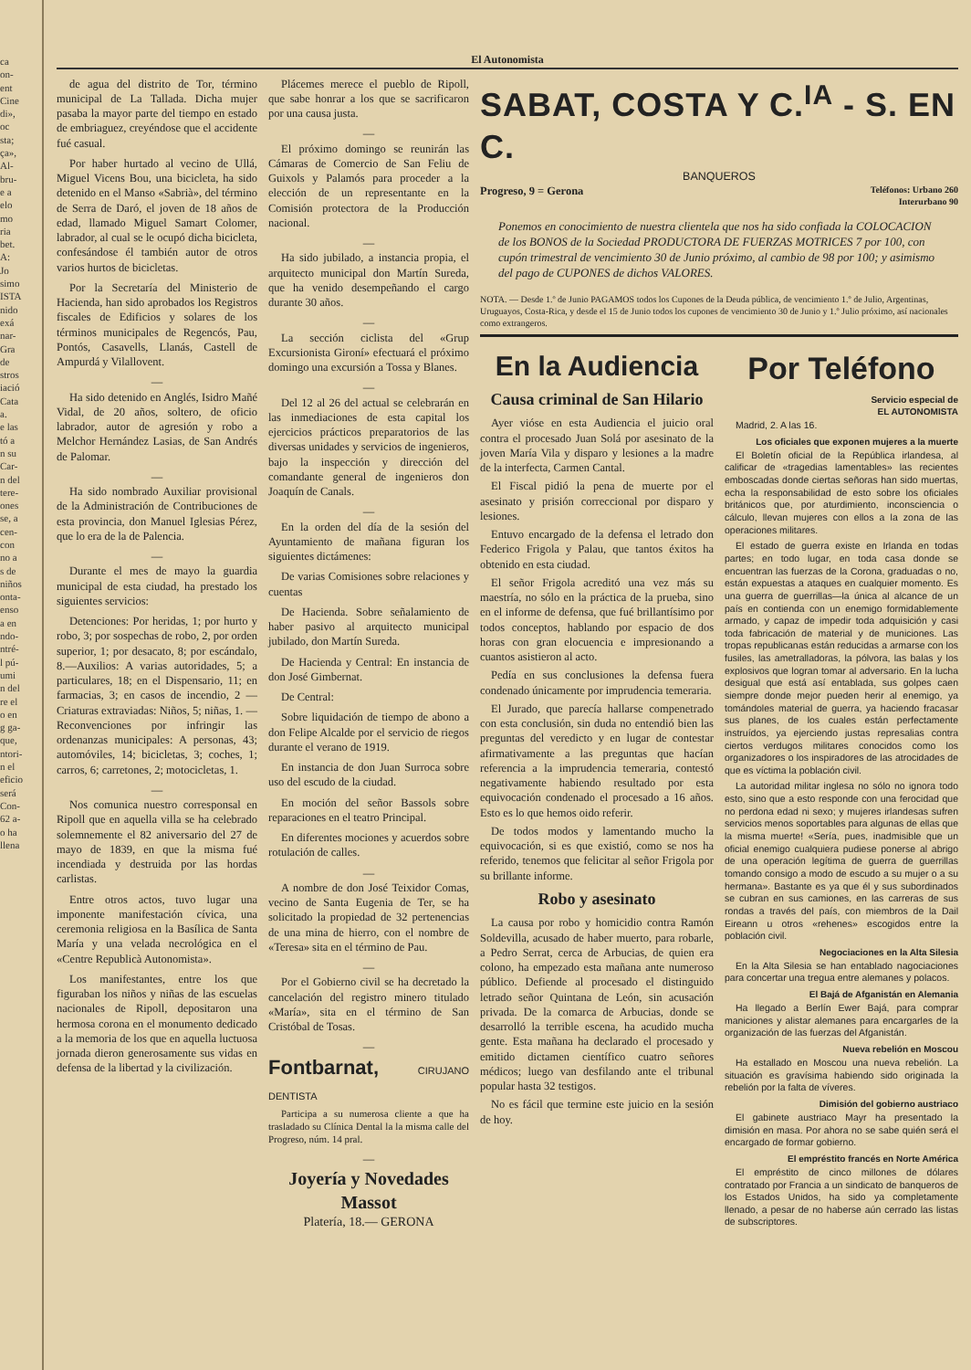ca
on-
ent
Cine
di»,
oc
sta;
ça»,
Al-
bru-
e a
elo
mo
ria
bet.
A:
Jo
simo
ISTA
nido
exá
nar-
Gra
de
stros
iació
Cata
a.
e las
tó a
n su
Car-
n del
tere-
ones
se, a
cen-
con
no a
s de
niños
onta-
enso
a en
ndo-
ntré-
l pú-
umi
n del
re el
o en
g ga-
que,
ntori-
n el
eficio
será
Con-
62 a-
o ha
llena
El Autonomista
de agua del distrito de Tor, término municipal de La Tallada. Dicha mujer pasaba la mayor parte del tiempo en estado de embriaguez, creyéndose que el accidente fué casual.
Por haber hurtado al vecino de Ullá, Miguel Vicens Bou, una bicicleta, ha sido detenido en el Manso «Sabrià», del término de Serra de Daró, el joven de 18 años de edad, llamado Miguel Samart Colomer, labrador, al cual se le ocupó dicha bicicleta, confesándose él también autor de otros varios hurtos de bicicletas.
Por la Secretaría del Ministerio de Hacienda, han sido aprobados los Registros fiscales de Edificios y solares de los términos municipales de Regencós, Pau, Pontós, Casavells, Llanás, Castell de Ampurdá y Vilallovent.
—
Ha sido detenido en Anglés, Isidro Mañé Vidal, de 20 años, soltero, de oficio labrador, autor de agresión y robo a Melchor Hernández Lasias, de San Andrés de Palomar.
—
Ha sido nombrado Auxiliar provisional de la Administración de Contribuciones de esta provincia, don Manuel Iglesias Pérez, que lo era de la de Palencia.
—
Durante el mes de mayo la guardia municipal de esta ciudad, ha prestado los siguientes servicios:
Detenciones: Por heridas, 1; por hurto y robo, 3; por sospechas de robo, 2, por orden superior, 1; por desacato, 8; por escándalo, 8.—Auxilios: A varias autoridades, 5; a particulares, 18; en el Dispensario, 11; en farmacias, 3; en casos de incendio, 2 — Criaturas extraviadas: Niños, 5; niñas, 1. — Reconvenciones por infringir las ordenanzas municipales: A personas, 43; automóviles, 14; bicicletas, 3; coches, 1; carros, 6; carretones, 2; motocicletas, 1.
—
Nos comunica nuestro corresponsal en Ripoll que en aquella villa se ha celebrado solemnemente el 82 aniversario del 27 de mayo de 1839, en que la misma fué incendiada y destruida por las hordas carlistas.
Entre otros actos, tuvo lugar una imponente manifestación cívica, una ceremonia religiosa en la Basílica de Santa María y una velada necrológica en el «Centre Republicà Autonomista».
Los manifestantes, entre los que figuraban los niños y niñas de las escuelas nacionales de Ripoll, depositaron una hermosa corona en el monumento dedicado a la memoria de los que en aquella luctuosa jornada dieron generosamente sus vidas en defensa de la libertad y la civilización.
Plácemes merece el pueblo de Ripoll, que sabe honrar a los que se sacrificaron por una causa justa.
—
El próximo domingo se reunirán las Cámaras de Comercio de San Feliu de Guixols y Palamós para proceder a la elección de un representante en la Comisión protectora de la Producción nacional.
—
Ha sido jubilado, a instancia propia, el arquitecto municipal don Martín Sureda, que ha venido desempeñando el cargo durante 30 años.
—
La sección ciclista del «Grup Excursionista Gironí» efectuará el próximo domingo una excursión a Tossa y Blanes.
—
Del 12 al 26 del actual se celebrarán en las inmediaciones de esta capital los ejercicios prácticos preparatorios de las diversas unidades y servicios de ingenieros, bajo la inspección y dirección del comandante general de ingenieros don Joaquín de Canals.
—
En la orden del día de la sesión del Ayuntamiento de mañana figuran los siguientes dictámenes:
De varias Comisiones sobre relaciones y cuentas
De Hacienda. Sobre señalamiento de haber pasivo al arquitecto municipal jubilado, don Martín Sureda.
De Hacienda y Central: En instancia de don José Gimbernat.
De Central:
Sobre liquidación de tiempo de abono a don Felipe Alcalde por el servicio de riegos durante el verano de 1919.
En instancia de don Juan Surroca sobre uso del escudo de la ciudad.
En moción del señor Bassols sobre reparaciones en el teatro Principal.
En diferentes mociones y acuerdos sobre rotulación de calles.
—
A nombre de don José Teixidor Comas, vecino de Santa Eugenia de Ter, se ha solicitado la propiedad de 32 pertenencias de una mina de hierro, con el nombre de «Teresa» sita en el término de Pau.
—
Por el Gobierno civil se ha decretado la cancelación del registro minero titulado «María», sita en el término de San Cristóbal de Tosas.
—
Fontbarnat, CIRUJANO DENTISTA
Participa a su numerosa cliente a que ha trasladado su Clínica Dental la la misma calle del Progreso, núm. 14 pral.
—
Joyería y Novedades Massot
Platería, 18.— GERONA
SABAT, COSTA Y C.<sup>IA</sup> - S. EN C.
BANQUEROS
Progreso, 9 = Gerona Teléfonos: Urbano 260
Interurbano 90
Ponemos en conocimiento de nuestra clientela que nos ha sido confiada la COLOCACION de los BONOS de la Sociedad PRODUCTORA DE FUERZAS MOTRICES 7 por 100, con cupón trimestral de vencimiento 30 de Junio próximo, al cambio de 98 por 100; y asimismo del pago de CUPONES de dichos VALORES.
NOTA. — Desde 1.º de Junio PAGAMOS todos los Cupones de la Deuda pública, de vencimiento 1.º de Julio, Argentinas, Uruguayos, Costa-Rica, y desde el 15 de Junio todos los cupones de vencimiento 30 de Junio y 1.º Julio próximo, así nacionales como extrangeros.
En la Audiencia
Causa criminal de San Hilario
Ayer vióse en esta Audiencia el juicio oral contra el procesado Juan Solá por asesinato de la joven María Vila y disparo y lesiones a la madre de la interfecta, Carmen Cantal.
El Fiscal pidió la pena de muerte por el asesinato y prisión correccional por disparo y lesiones.
Entuvo encargado de la defensa el letrado don Federico Frigola y Palau, que tantos éxitos ha obtenido en esta ciudad.
El señor Frigola acreditó una vez más su maestría, no sólo en la práctica de la prueba, sino en el informe de defensa, que fué brillantísimo por todos conceptos, hablando por espacio de dos horas con gran elocuencia e impresionando a cuantos asistieron al acto.
Pedía en sus conclusiones la defensa fuera condenado únicamente por imprudencia temeraria.
El Jurado, que parecía hallarse compenetrado con esta conclusión, sin duda no entendió bien las preguntas del veredicto y en lugar de contestar afirmativamente a las preguntas que hacían referencia a la imprudencia temeraria, contestó negativamente habiendo resultado por esta equivocación condenado el procesado a 16 años. Esto es lo que hemos oido referir.
De todos modos y lamentando mucho la equivocación, si es que existió, como se nos ha referido, tenemos que felicitar al señor Frigola por su brillante informe.
Robo y asesinato
La causa por robo y homicidio contra Ramón Soldevilla, acusado de haber muerto, para robarle, a Pedro Serrat, cerca de Arbucias, de quien era colono, ha empezado esta mañana ante numeroso público. Defiende al procesado el distinguido letrado señor Quintana de León, sin acusación privada. De la comarca de Arbucias, donde se desarrolló la terrible escena, ha acudido mucha gente. Esta mañana ha declarado el procesado y emitido dictamen científico cuatro señores médicos; luego van desfilando ante el tribunal popular hasta 32 testigos.
No es fácil que termine este juicio en la sesión de hoy.
Por Teléfono
Servicio especial de
EL AUTONOMISTA
Madrid, 2. A las 16.
Los oficiales que exponen mujeres a la muerte
El Boletín oficial de la República irlandesa, al calificar de «tragedias lamentables» las recientes emboscadas donde ciertas señoras han sido muertas, echa la responsabilidad de esto sobre los oficiales británicos que, por aturdimiento, inconsciencia o cálculo, llevan mujeres con ellos a la zona de las operaciones militares.
El estado de guerra existe en Irlanda en todas partes; en todo lugar, en toda casa donde se encuentran las fuerzas de la Corona, graduadas o no, están expuestas a ataques en cualquier momento. Es una guerra de guerrillas—la única al alcance de un país en contienda con un enemigo formidablemente armado, y capaz de impedir toda adquisición y casi toda fabricación de material y de municiones. Las tropas republicanas están reducidas a armarse con los fusiles, las ametralladoras, la pólvora, las balas y los explosivos que logran tomar al adversario. En la lucha desigual que está así entablada, sus golpes caen siempre donde mejor pueden herir al enemigo, ya tomándoles material de guerra, ya haciendo fracasar sus planes, de los cuales están perfectamente instruídos, ya ejerciendo justas represalias contra ciertos verdugos militares conocidos como los organizadores o los inspiradores de las atrocidades de que es víctima la población civil.
La autoridad militar inglesa no sólo no ignora todo esto, sino que a esto responde con una ferocidad que no perdona edad ni sexo; y mujeres irlandesas sufren servicios menos soportables para algunas de ellas que la misma muerte! «Sería, pues, inadmisible que un oficial enemigo cualquiera pudiese ponerse al abrigo de una operación legítima de guerra de guerrillas tomando consigo a modo de escudo a su mujer o a su hermana». Bastante es ya que él y sus subordinados se cubran en sus camiones, en las carreras de sus rondas a través del país, con miembros de la Dail Eireann u otros «rehenes» escogidos entre la población civil.
Negociaciones en la Alta Silesia
En la Alta Silesia se han entablado nagociaciones para concertar una tregua entre alemanes y polacos.
El Bajá de Afganistán en Alemania
Ha llegado a Berlín Ewer Bajá, para comprar maniciones y alistar alemanes para encargarles de la organización de las fuerzas del Afganistán.
Nueva rebelión en Moscou
Ha estallado en Moscou una nueva rebelión. La situación es gravísima habiendo sido originada la rebelión por la falta de víveres.
Dimisión del gobierno austriaco
El gabinete austriaco Mayr ha presentado la dimisión en masa. Por ahora no se sabe quién será el encargado de formar gobierno.
El empréstito francés en Norte América
El empréstito de cinco millones de dólares contratado por Francia a un sindicato de banqueros de los Estados Unidos, ha sido ya completamente llenado, a pesar de no haberse aún cerrado las listas de subscriptores.